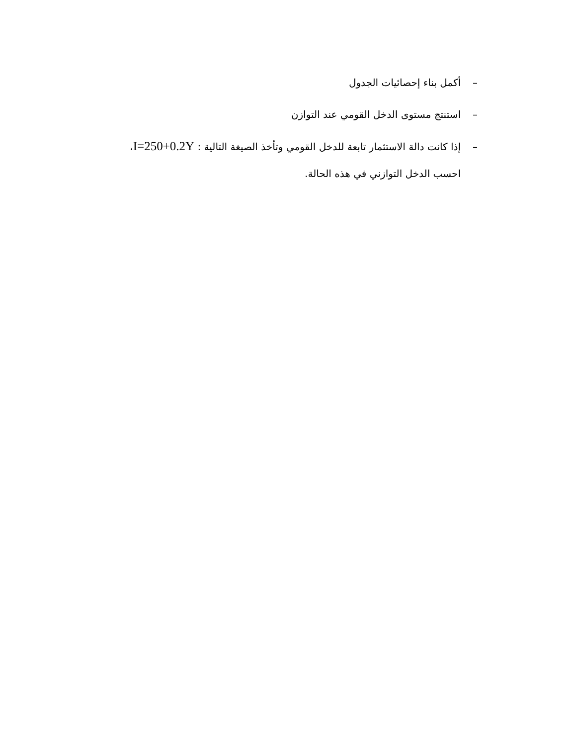– أكمل بناء إحصائيات الجدول
– استنتج مستوى الدخل القومي عند التوازن
– إذا كانت دالة الاستثمار تابعة للدخل القومي وتأخذ الصيغة التالية : I=250+0.2Y،
احسب الدخل التوازني في هذه الحالة.